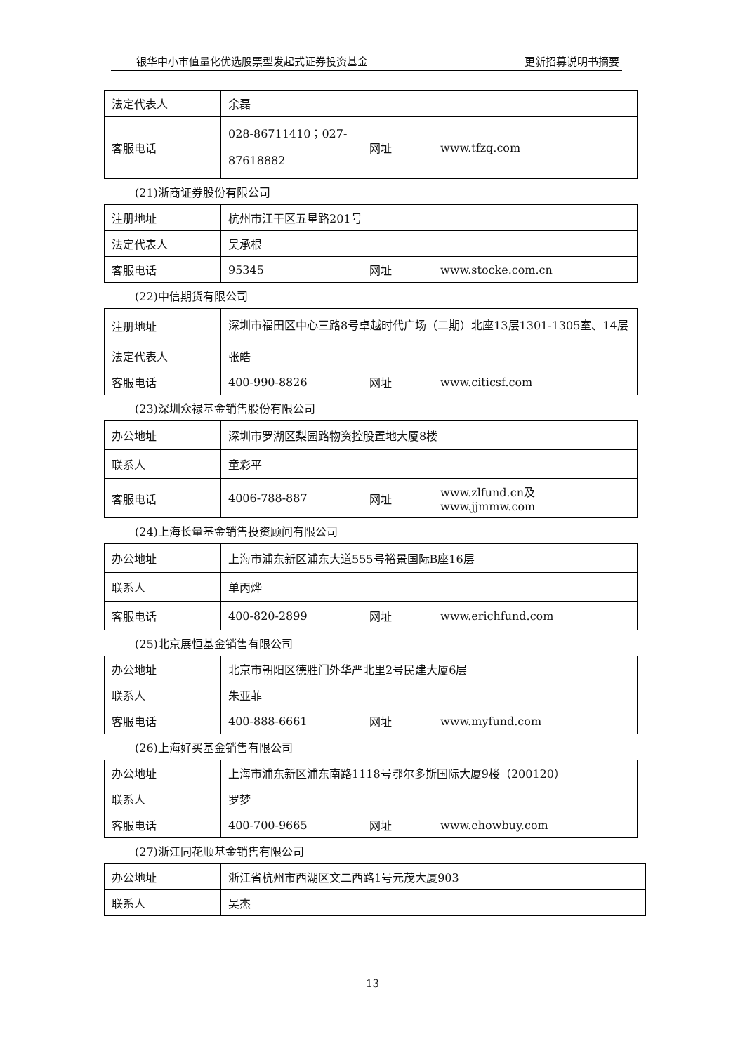银华中小市值量化优选股票型发起式证券投资基金 更新招募说明书摘要
| 法定代表人 | 余磊 | | |
| 客服电话 | 028-86711410；027-87618882 | 网址 | www.tfzq.com |
(21)浙商证券股份有限公司
| 注册地址 | 杭州市江干区五星路201号 | | |
| 法定代表人 | 吴承根 | | |
| 客服电话 | 95345 | 网址 | www.stocke.com.cn |
(22)中信期货有限公司
| 注册地址 | 深圳市福田区中心三路8号卓越时代广场（二期）北座13层1301-1305室、14层 | | |
| 法定代表人 | 张皓 | | |
| 客服电话 | 400-990-8826 | 网址 | www.citicsf.com |
(23)深圳众禄基金销售股份有限公司
| 办公地址 | 深圳市罗湖区梨园路物资控股置地大厦8楼 | | |
| 联系人 | 童彩平 | | |
| 客服电话 | 4006-788-887 | 网址 | www.zlfund.cn及www.jjmmw.com |
(24)上海长量基金销售投资顾问有限公司
| 办公地址 | 上海市浦东新区浦东大道555号裕景国际B座16层 | | |
| 联系人 | 单丙烨 | | |
| 客服电话 | 400-820-2899 | 网址 | www.erichfund.com |
(25)北京展恒基金销售有限公司
| 办公地址 | 北京市朝阳区德胜门外华严北里2号民建大厦6层 | | |
| 联系人 | 朱亚菲 | | |
| 客服电话 | 400-888-6661 | 网址 | www.myfund.com |
(26)上海好买基金销售有限公司
| 办公地址 | 上海市浦东新区浦东南路1118号鄂尔多斯国际大厦9楼（200120） | | |
| 联系人 | 罗梦 | | |
| 客服电话 | 400-700-9665 | 网址 | www.ehowbuy.com |
(27)浙江同花顺基金销售有限公司
| 办公地址 | 浙江省杭州市西湖区文二西路1号元茂大厦903 |
| 联系人 | 吴杰 |
13